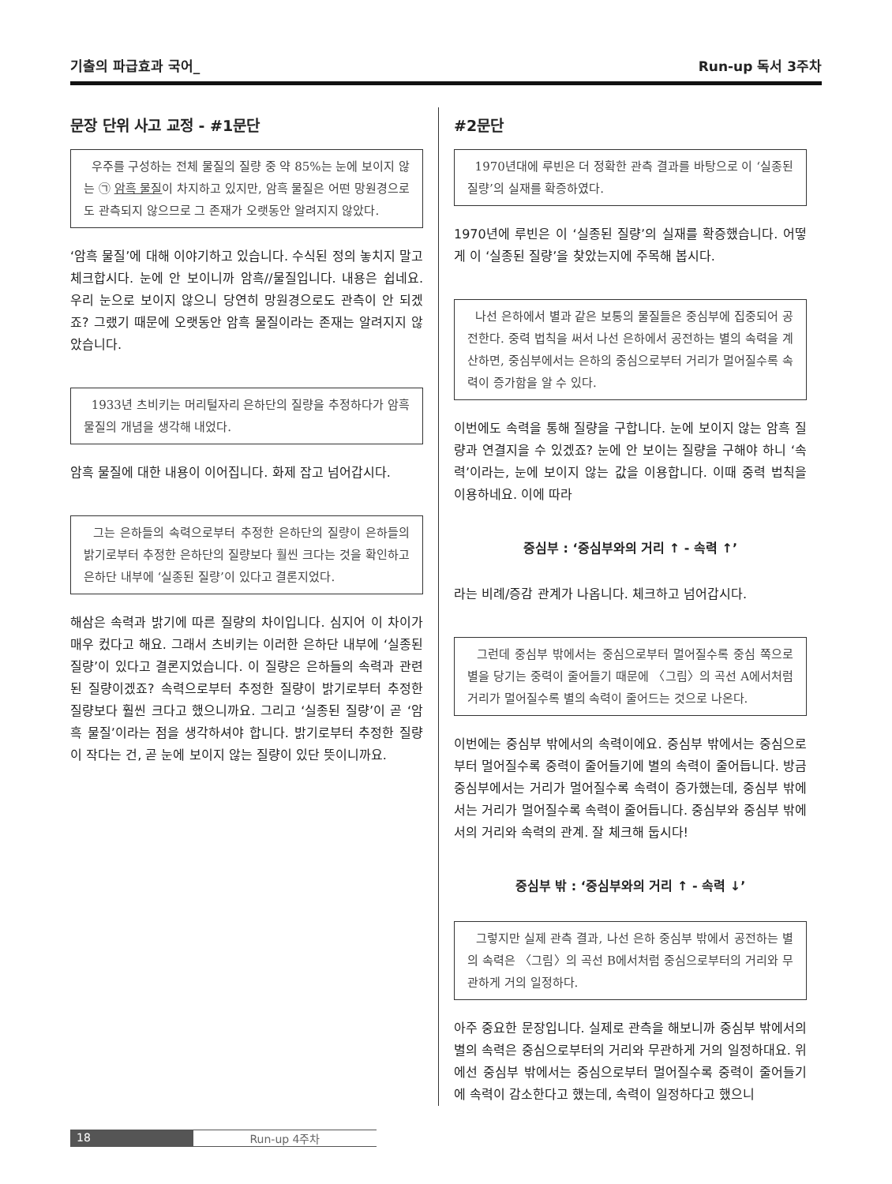기출의 파급효과 국어_ Run-up 독서 3주차
문장 단위 사고 교정 - #1문단
우주를 구성하는 전체 물질의 질량 중 약 85%는 눈에 보이지 않는 ㉠ 암흑 물질이 차지하고 있지만, 암흑 물질은 어떤 망원경으로도 관측되지 않으므로 그 존재가 오랫동안 알려지지 않았다.
‘암흑 물질’에 대해 이야기하고 있습니다. 수식된 정의 놓치지 말고 체크합시다. 눈에 안 보이니까 암흑//물질입니다. 내용은 쉽네요. 우리 눈으로 보이지 않으니 당연히 망원경으로도 관측이 안 되겠죠? 그랬기 때문에 오랫동안 암흑 물질이라는 존재는 알려지지 않았습니다.
1933년 츠비키는 머리털자리 은하단의 질량을 추정하다가 암흑 물질의 개념을 생각해 내었다.
암흑 물질에 대한 내용이 이어집니다. 화제 잡고 넘어갑시다.
그는 은하들의 속력으로부터 추정한 은하단의 질량이 은하들의 밝기로부터 추정한 은하단의 질량보다 훨씬 크다는 것을 확인하고 은하단 내부에 ‘실종된 질량’이 있다고 결론지었다.
해삼은 속력과 밝기에 따른 질량의 차이입니다. 심지어 이 차이가 매우 컸다고 해요. 그래서 츠비키는 이러한 은하단 내부에 ‘실종된 질량’이 있다고 결론지었습니다. 이 질량은 은하들의 속력과 관련된 질량이겠죠? 속력으로부터 추정한 질량이 밝기로부터 추정한 질량보다 훨씬 크다고 했으니까요. 그리고 ‘실종된 질량’이 곧 ‘암흑 물질’이라는 점을 생각하셔야 합니다. 밝기로부터 추정한 질량이 작다는 건, 곧 눈에 보이지 않는 질량이 있단 뜻이니까요.
#2문단
1970년대에 루빈은 더 정확한 관측 결과를 바탕으로 이 ‘실종된 질량’의 실재를 확증하였다.
1970년에 루빈은 이 ‘실종된 질량’의 실재를 확증했습니다. 어떻게 이 ‘실종된 질량’을 찾았는지에 주목해 봅시다.
나선 은하에서 별과 같은 보통의 물질들은 중심부에 집중되어 공전한다. 중력 법칙을 써서 나선 은하에서 공전하는 별의 속력을 계산하면, 중심부에서는 은하의 중심으로부터 거리가 멀어질수록 속력이 증가함을 알 수 있다.
이번에도 속력을 통해 질량을 구합니다. 눈에 보이지 않는 암흑 질량과 연결지을 수 있겠죠? 눈에 안 보이는 질량을 구해야 하니 ‘속력’이라는, 눈에 보이지 않는 값을 이용합니다. 이때 중력 법칙을 이용하네요. 이에 따라
중심부 : ‘중심부와의 거리 ↑ - 속력 ↑’
라는 비례/증감 관계가 나옵니다. 체크하고 넘어갑시다.
그런데 중심부 밖에서는 중심으로부터 멀어질수록 중심 쪽으로 별을 당기는 중력이 줄어들기 때문에 〈그림〉의 곡선 A에서처럼 거리가 멀어질수록 별의 속력이 줄어드는 것으로 나온다.
이번에는 중심부 밖에서의 속력이에요. 중심부 밖에서는 중심으로부터 멀어질수록 중력이 줄어들기에 별의 속력이 줄어듭니다. 방금 중심부에서는 거리가 멀어질수록 속력이 증가했는데, 중심부 밖에서는 거리가 멀어질수록 속력이 줄어듭니다. 중심부와 중심부 밖에서의 거리와 속력의 관계. 잘 체크해 둡시다!
중심부 밖 : ‘중심부와의 거리 ↑ - 속력 ↓’
그렇지만 실제 관측 결과, 나선 은하 중심부 밖에서 공전하는 별의 속력은 〈그림〉의 곡선 B에서처럼 중심으로부터의 거리와 무관하게 거의 일정하다.
아주 중요한 문장입니다. 실제로 관측을 해보니까 중심부 밖에서의 별의 속력은 중심으로부터의 거리와 무관하게 거의 일정하대요. 위에선 중심부 밖에서는 중심으로부터 멀어질수록 중력이 줄어들기에 속력이 감소한다고 했는데, 속력이 일정하다고 했으니
18 Run-up 4주차